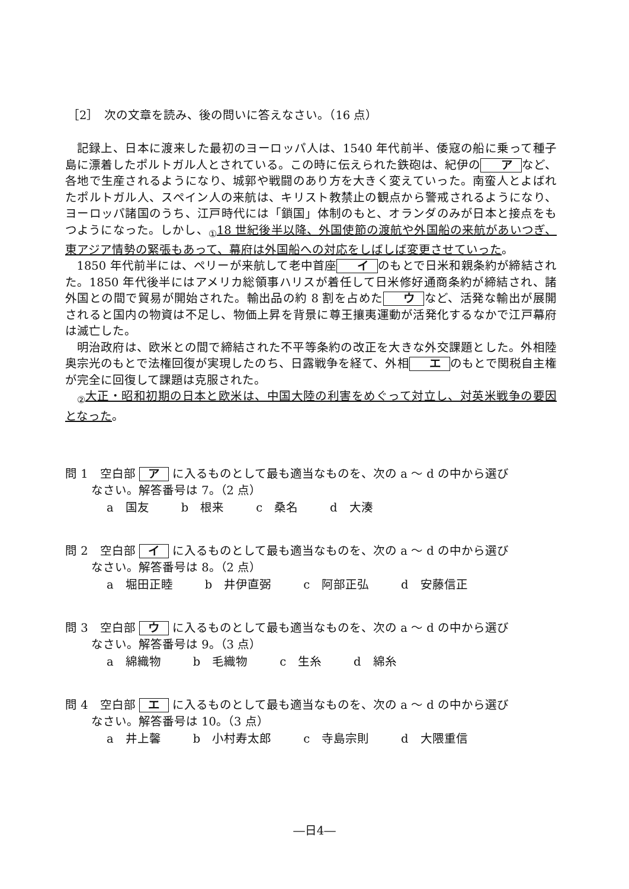［2］　次の文章を読み、後の問いに答えなさい。（16 点）
記録上、日本に渡来した最初のヨーロッパ人は、1540 年代前半、倭寇の船に乗って種子島に漂着したポルトガル人とされている。この時に伝えられた鉄砲は、紀伊の ア など、各地で生産されるようになり、城郭や戦闘のあり方を大きく変えていった。南蛮人とよばれたポルトガル人、スペイン人の来航は、キリスト教禁止の観点から警戒されるようになり、ヨーロッパ諸国のうち、江戸時代には「鎖国」体制のもと、オランダのみが日本と接点をもつようになった。しかし、<sub>①</sub>18 世紀後半以降、外国使節の渡航や外国船の来航があいつぎ、東アジア情勢の緊張もあって、幕府は外国船への対応をしばしば変更させていった。
1850 年代前半には、ペリーが来航して老中首座 イ のもとで日米和親条約が締結された。1850 年代後半にはアメリカ総領事ハリスが着任して日米修好通商条約が締結され、諸外国との間で貿易が開始された。輸出品の約 8 割を占めた ウ など、活発な輸出が展開されると国内の物資は不足し、物価上昇を背景に尊王攘夷運動が活発化するなかで江戸幕府は滅亡した。
明治政府は、欧米との間で締結された不平等条約の改正を大きな外交課題とした。外相陸奥宗光のもとで法権回復が実現したのち、日露戦争を経て、外相 エ のもとで関税自主権が完全に回復して課題は克服された。
<sub>②</sub>大正・昭和初期の日本と欧米は、中国大陸の利害をめぐって対立し、対英米戦争の要因となった。
問 1　空白部 ア に入るものとして最も適当なものを、次の a ～ d の中から選び
なさい。解答番号は 7。（2 点）
a　国友 b　根来 c　桑名 d　大湊
問 2　空白部 イ に入るものとして最も適当なものを、次の a ～ d の中から選び
なさい。解答番号は 8。（2 点）
a　堀田正睦 b　井伊直弼 c　阿部正弘 d　安藤信正
問 3　空白部 ウ に入るものとして最も適当なものを、次の a ～ d の中から選び
なさい。解答番号は 9。（3 点）
a　綿織物 b　毛織物 c　生糸 d　綿糸
問 4　空白部 エ に入るものとして最も適当なものを、次の a ～ d の中から選び
なさい。解答番号は 10。（3 点）
a　井上馨 b　小村寿太郎 c　寺島宗則 d　大隈重信
―日4―